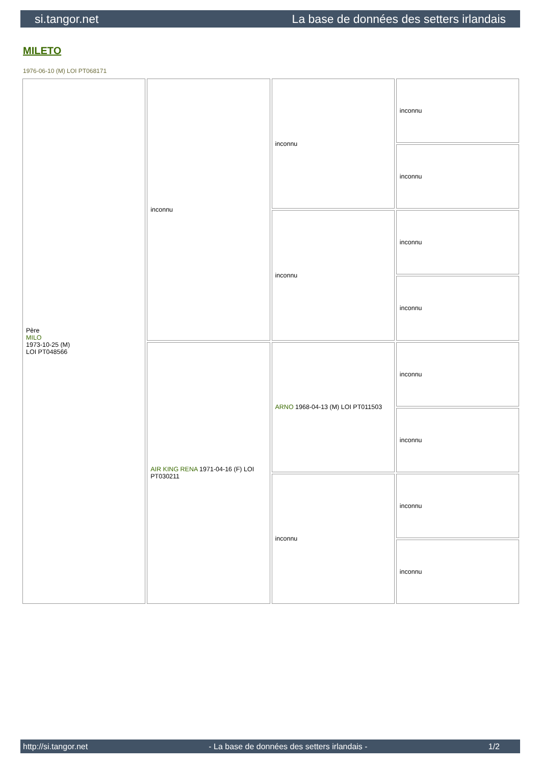si.tangor.net La base de données des setters irlandais
MILETO
1976-06-10 (M) LOI PT068171
| Père MILO 1973-10-25 (M) LOI PT048566 | inconnu | inconnu | inconnu |
| | | | inconnu |
| | | inconnu | inconnu |
| | | | inconnu |
| | AIR KING RENA 1971-04-16 (F) LOI PT030211 | ARNO 1968-04-13 (M) LOI PT011503 | inconnu |
| | | | inconnu |
| | | inconnu | inconnu |
| | | | inconnu |
http://si.tangor.net - La base de données des setters irlandais - 1/2